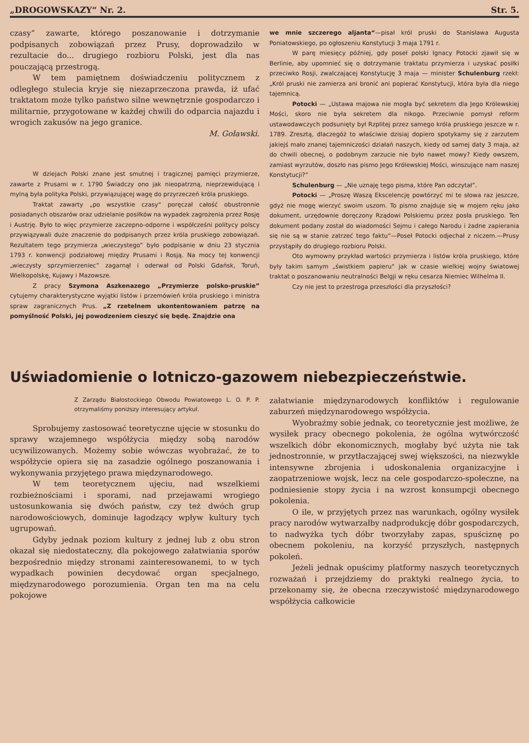„DROGOWSKAZY“ Nr. 2. Str. 5.
czasy“ zawarte, którego poszanowanie i dotrzymanie podpisanych zobowiązań przez Prusy, doprowadziło w rezultacie do... drugiego rozbioru Polski, jest dla nas pouczającą przestrogą.
W tem pamiętnem doświadczeniu politycznem z odległego stulecia kryje się niezaprzeczona prawda, iż ufać traktatom może tylko państwo silne wewnętrznie gospodarczo i militarnie, przygotowane w każdej chwili do odparcia najazdu i wrogich zakusów na jego granice.
M. Goławski.
W dziejach Polski znane jest smutnej i tragicznej pamięci przymierze, zawarte z Prusami w r. 1790 Świadczy ono jak nieopatrzną, nieprzewidującą i mylną była polityka Polski, przywiązującej wagę do przyrzeczeń króla pruskiego.
Traktat zawarty „po wszystkie czasy“ poręczał całość obustronnie posiadanych obszarów oraz udzielanie posiłków na wypadek zagrożenia przez Rosję i Austrję. Było to więc przymierze zaczepno-odporne i współcześni politycy polscy przywiązywali duże znaczenie do podpisanych przez króla pruskiego zobowiązań. Rezultatem tego przymierza „wieczystego” było podpisanie w dniu 23 stycznia 1793 r. konwencji podziałowej między Prusami i Rosją. Na mocy tej konwencji „wieczysty sprzymierzeniec” zagarnął i oderwał od Polski Gdańsk, Toruń, Wielkopolskę, Kujawy i Mazowsze.
Z pracy Szymona Aszkenazego „Przymierze polsko-pruskie” cytujemy charakterystyczne wyjątki listów i przemówień króla pruskiego i ministra spraw zagranicznych Prus. „Z rzetelnem ukontentowaniem patrzę na pomyślność Polski, jej powodzeniem cieszyć się będę. Znajdzie ona
we mnie szczerego aljanta“—pisał król pruski do Stanisława Augusta Poniatowskiego, po ogłoszeniu Konstytucji 3 maja 1791 r.
W parę miesięcy później, gdy poseł polski Ignacy Potocki zjawił się w Berlinie, aby upomnieć się o dotrzymanie traktatu przymierza i uzyskać posiłki przeciwko Rosji, zwalczającej Konstytucję 3 maja — minister Schulenburg rzekł: „Król pruski nie zamierza ani bronić ani popierać Konstytucji, która była dla niego tajemnicą.
Potocki — „Ustawa majowa nie mogła być sekretem dla Jego Królewskiej Mości, skoro nie była sekretem dla nikogo. Przeciwnie pomysł reform ustawodawczych podsunięty był Rzplitej przez samego króla pruskiego jeszcze w r. 1789. Zresztą, dlaczegóż to właściwie dzisiaj dopiero spotykamy się z zarzutem jakiejś mało znanej tajemniczości działań naszych, kiedy od samej daty 3 maja, aż do chwili obecnej, o podobnym zarzucie nie było nawet mowy? Kiedy owszem, zamiast wyrzutów, doszło nas pismo Jego Królewskiej Mości, winszujące nam naszej Konstytucji?“
Schulenburg — „Nie uznaję tego pisma, które Pan odczytał”.
Potocki — „Proszę Waszą Ekscelencję powtórzyć mi te słowa raz jeszcze, gdyż nie mogę wierzyć swoim uszom. To pismo znajduje się w mojem ręku jako dokument, urzędownie doręczony Rządowi Polskiemu przez posła pruskiego. Ten dokument podany został do wiadomości Sejmu i całego Narodu i żadne zapierania się nie są w stanie zatrzeć tego faktu“—Poseł Potocki odjechał z niczem.—Prusy przystąpiły do drugiego rozbioru Polski.
Oto wymowny przykład wartości przymierza i listów króla pruskiego, które były takim samym „świstkiem papieru“ jak w czasie wielkiej wojny światowej traktat o poszanowaniu neutralności Belgji w ręku cesarza Niemiec Wilhelma II.
Czy nie jest to przestroga przeszłości dla przyszłości?
Uświadomienie o lotniczo-gazowem niebezpieczeństwie.
Z Zarządu Białostockiego Obwodu Powiatowego L. O. P. P. otrzymaliśmy poniższy interesujący artykuł.
Sprobujemy zastosować teoretyczne ujęcie w stosunku do sprawy wzajemnego współżycia między sobą narodów ucywilizowanych. Możemy sobie wówczas wyobrażać, że to współżycie opiera się na zasadzie ogólnego poszanowania i wykonywania przyjętego prawa międzynarodowego.
W tem teoretycznem ujęciu, nad wszelkiemi rozbieżnościami i sporami, nad przejawami wrogiego ustosunkowania się dwóch państw, czy też dwóch grup narodowościowych, dominuje łagodzący wpływ kultury tych ugrupowań.
Gdyby jednak poziom kultury z jednej lub z obu stron okazał się niedostateczny, dla pokojowego załatwiania sporów bezpośrednio między stronami zainteresowanemi, to w tych wypadkach powinien decydować organ specjalnego, międzynarodowego porozumienia. Organ ten ma na celu pokojowe
załatwianie międzynarodowych konfliktów i regulowanie zaburzeń międzynarodowego współżycia.
Wyobraźmy sobie jednak, co teoretycznie jest możliwe, że wysiłek pracy obecnego pokolenia, że ogólna wytwórczość wszelkich dóbr ekonomicznych, mogłaby być użyta nie tak jednostronnie, w przytłaczającej swej większości, na niezwykle intensywne zbrojenia i udoskonalenia organizacyjne i zaopatrzeniowe wojsk, lecz na cele gospodarczo-społeczne, na podniesienie stopy życia i na wzrost konsumpcji obecnego pokolenia.
O ile, w przyjętych przez nas warunkach, ogólny wysiłek pracy narodów wytwarzałby nadprodukcję dóbr gospodarczych, to nadwyżka tych dóbr tworzyłaby zapas, spuściznę po obecnem pokoleniu, na korzyść przyszłych, następnych pokoleń.
Jeżeli jednak opuścimy platformy naszych teoretycznych rozważań i przejdziemy do praktyki realnego życia, to przekonamy się, że obecna rzeczywistość międzynarodowego współżycia całkowicie